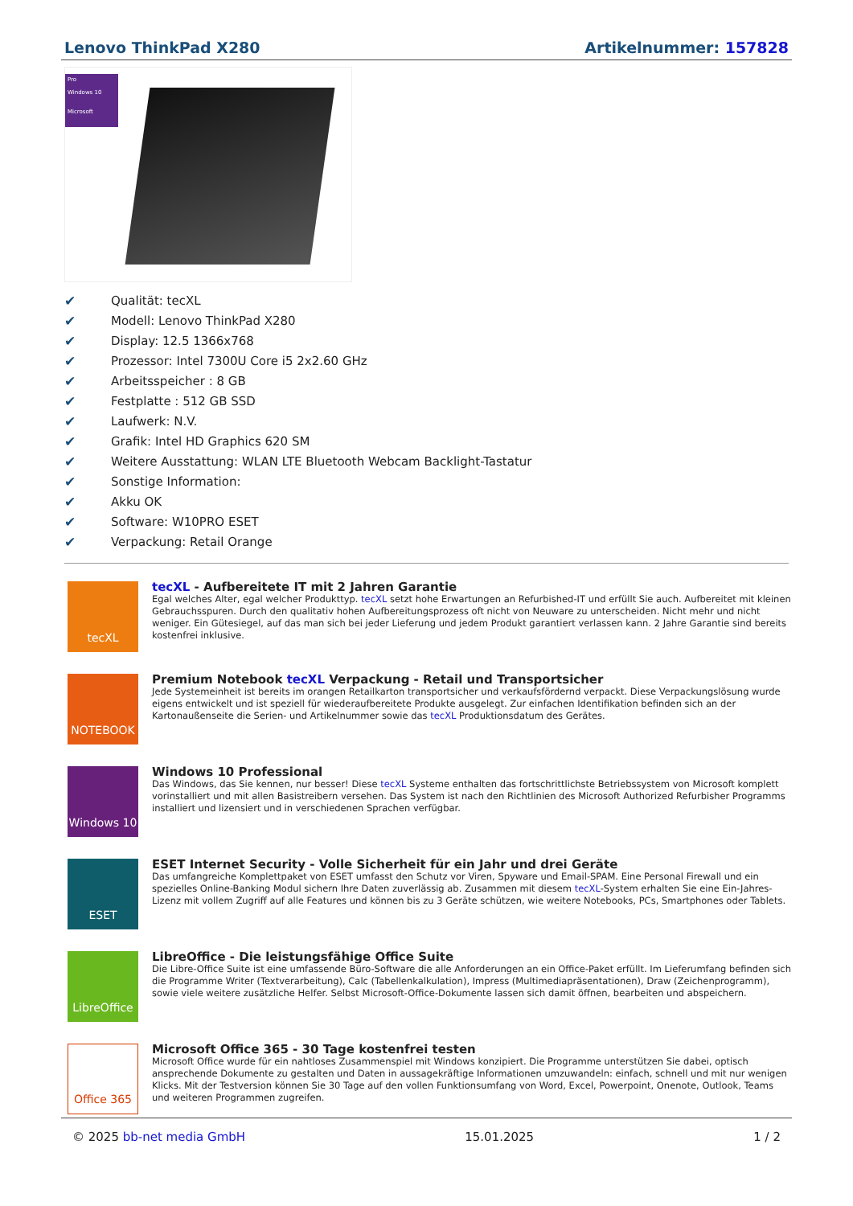Lenovo ThinkPad X280 Artikelnummer: 157828
Pro
Windows 10
Microsoft
✔ Qualität: tecXL
✔ Modell: Lenovo ThinkPad X280
✔ Display: 12.5 1366x768
✔ Prozessor: Intel 7300U Core i5 2x2.60 GHz
✔ Arbeitsspeicher : 8 GB
✔ Festplatte : 512 GB SSD
✔ Laufwerk: N.V.
✔ Grafik: Intel HD Graphics 620 SM
✔ Weitere Ausstattung: WLAN LTE Bluetooth Webcam Backlight-Tastatur
✔ Sonstige Information:
✔ Akku OK
✔ Software: W10PRO ESET
✔ Verpackung: Retail Orange
tecXL
tecXL - Aufbereitete IT mit 2 Jahren Garantie
Egal welches Alter, egal welcher Produkttyp. tecXL setzt hohe Erwartungen an Refurbished-IT und erfüllt Sie auch. Aufbereitet mit kleinen Gebrauchsspuren. Durch den qualitativ hohen Aufbereitungsprozess oft nicht von Neuware zu unterscheiden. Nicht mehr und nicht weniger. Ein Gütesiegel, auf das man sich bei jeder Lieferung und jedem Produkt garantiert verlassen kann. 2 Jahre Garantie sind bereits kostenfrei inklusive.
NOTEBOOK
Premium Notebook tecXL Verpackung - Retail und Transportsicher
Jede Systemeinheit ist bereits im orangen Retailkarton transportsicher und verkaufsfördernd verpackt. Diese Verpackungslösung wurde eigens entwickelt und ist speziell für wiederaufbereitete Produkte ausgelegt. Zur einfachen Identifikation befinden sich an der Kartonaußenseite die Serien- und Artikelnummer sowie das tecXL Produktionsdatum des Gerätes.
Windows 10
Windows 10 Professional
Das Windows, das Sie kennen, nur besser! Diese tecXL Systeme enthalten das fortschrittlichste Betriebssystem von Microsoft komplett vorinstalliert und mit allen Basistreibern versehen. Das System ist nach den Richtlinien des Microsoft Authorized Refurbisher Programms installiert und lizensiert und in verschiedenen Sprachen verfügbar.
ESET
ESET Internet Security - Volle Sicherheit für ein Jahr und drei Geräte
Das umfangreiche Komplettpaket von ESET umfasst den Schutz vor Viren, Spyware und Email-SPAM. Eine Personal Firewall und ein spezielles Online-Banking Modul sichern Ihre Daten zuverlässig ab. Zusammen mit diesem tecXL-System erhalten Sie eine Ein-Jahres-Lizenz mit vollem Zugriff auf alle Features und können bis zu 3 Geräte schützen, wie weitere Notebooks, PCs, Smartphones oder Tablets.
LibreOffice
LibreOffice - Die leistungsfähige Office Suite
Die Libre-Office Suite ist eine umfassende Büro-Software die alle Anforderungen an ein Office-Paket erfüllt. Im Lieferumfang befinden sich die Programme Writer (Textverarbeitung), Calc (Tabellenkalkulation), Impress (Multimediapräsentationen), Draw (Zeichenprogramm), sowie viele weitere zusätzliche Helfer. Selbst Microsoft-Office-Dokumente lassen sich damit öffnen, bearbeiten und abspeichern.
Office 365
Microsoft Office 365 - 30 Tage kostenfrei testen
Microsoft Office wurde für ein nahtloses Zusammenspiel mit Windows konzipiert. Die Programme unterstützen Sie dabei, optisch ansprechende Dokumente zu gestalten und Daten in aussagekräftige Informationen umzuwandeln: einfach, schnell und mit nur wenigen Klicks. Mit der Testversion können Sie 30 Tage auf den vollen Funktionsumfang von Word, Excel, Powerpoint, Onenote, Outlook, Teams und weiteren Programmen zugreifen.
© 2025 bb-net media GmbH 15.01.2025 1 / 2